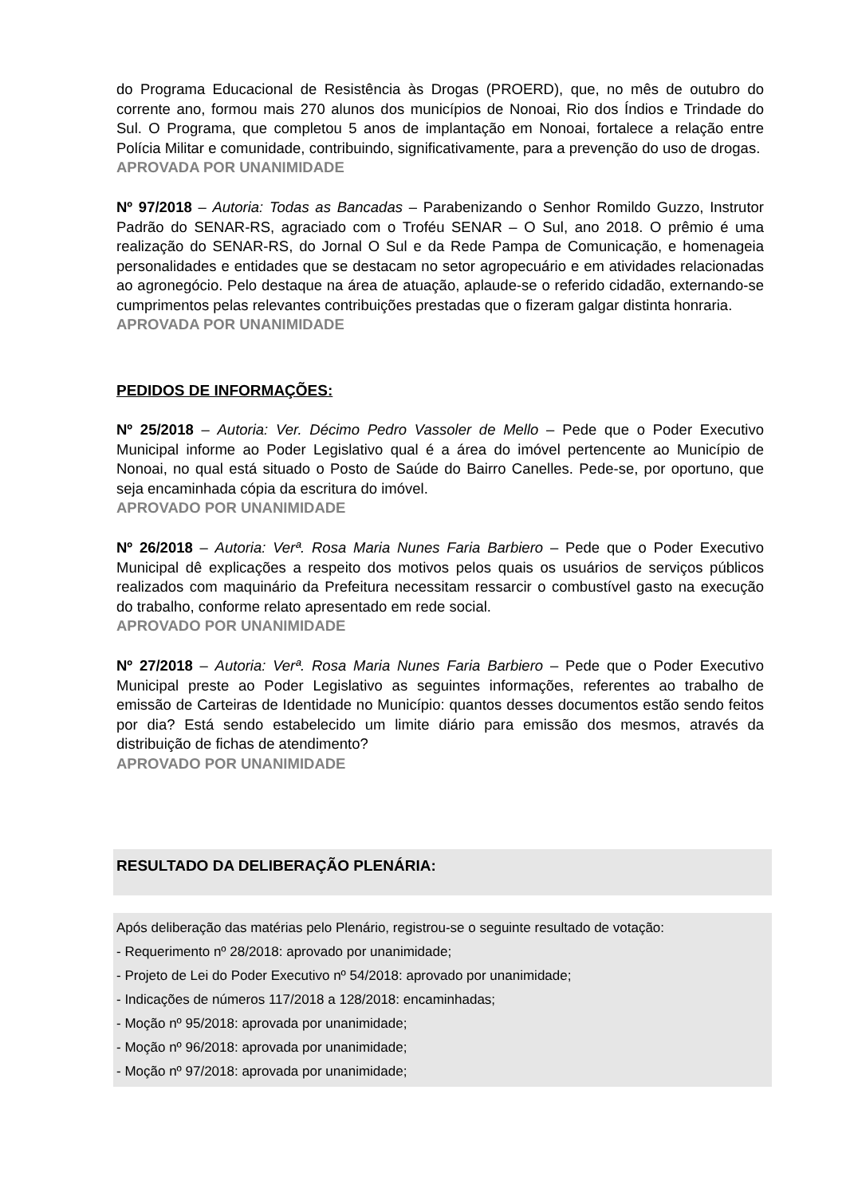do Programa Educacional de Resistência às Drogas (PROERD), que, no mês de outubro do corrente ano, formou mais 270 alunos dos municípios de Nonoai, Rio dos Índios e Trindade do Sul. O Programa, que completou 5 anos de implantação em Nonoai, fortalece a relação entre Polícia Militar e comunidade, contribuindo, significativamente, para a prevenção do uso de drogas.
APROVADA POR UNANIMIDADE
Nº 97/2018 – Autoria: Todas as Bancadas – Parabenizando o Senhor Romildo Guzzo, Instrutor Padrão do SENAR-RS, agraciado com o Troféu SENAR – O Sul, ano 2018. O prêmio é uma realização do SENAR-RS, do Jornal O Sul e da Rede Pampa de Comunicação, e homenageia personalidades e entidades que se destacam no setor agropecuário e em atividades relacionadas ao agronegócio. Pelo destaque na área de atuação, aplaude-se o referido cidadão, externando-se cumprimentos pelas relevantes contribuições prestadas que o fizeram galgar distinta honraria.
APROVADA POR UNANIMIDADE
PEDIDOS DE INFORMAÇÕES:
Nº 25/2018 – Autoria: Ver. Décimo Pedro Vassoler de Mello – Pede que o Poder Executivo Municipal informe ao Poder Legislativo qual é a área do imóvel pertencente ao Município de Nonoai, no qual está situado o Posto de Saúde do Bairro Canelles. Pede-se, por oportuno, que seja encaminhada cópia da escritura do imóvel.
APROVADO POR UNANIMIDADE
Nº 26/2018 – Autoria: Verª. Rosa Maria Nunes Faria Barbiero – Pede que o Poder Executivo Municipal dê explicações a respeito dos motivos pelos quais os usuários de serviços públicos realizados com maquinário da Prefeitura necessitam ressarcir o combustível gasto na execução do trabalho, conforme relato apresentado em rede social.
APROVADO POR UNANIMIDADE
Nº 27/2018 – Autoria: Verª. Rosa Maria Nunes Faria Barbiero – Pede que o Poder Executivo Municipal preste ao Poder Legislativo as seguintes informações, referentes ao trabalho de emissão de Carteiras de Identidade no Município: quantos desses documentos estão sendo feitos por dia? Está sendo estabelecido um limite diário para emissão dos mesmos, através da distribuição de fichas de atendimento?
APROVADO POR UNANIMIDADE
RESULTADO DA DELIBERAÇÃO PLENÁRIA:
Após deliberação das matérias pelo Plenário, registrou-se o seguinte resultado de votação:
- Requerimento nº 28/2018: aprovado por unanimidade;
- Projeto de Lei do Poder Executivo nº 54/2018: aprovado por unanimidade;
- Indicações de números 117/2018 a 128/2018: encaminhadas;
- Moção nº 95/2018: aprovada por unanimidade;
- Moção nº 96/2018: aprovada por unanimidade;
- Moção nº 97/2018: aprovada por unanimidade;